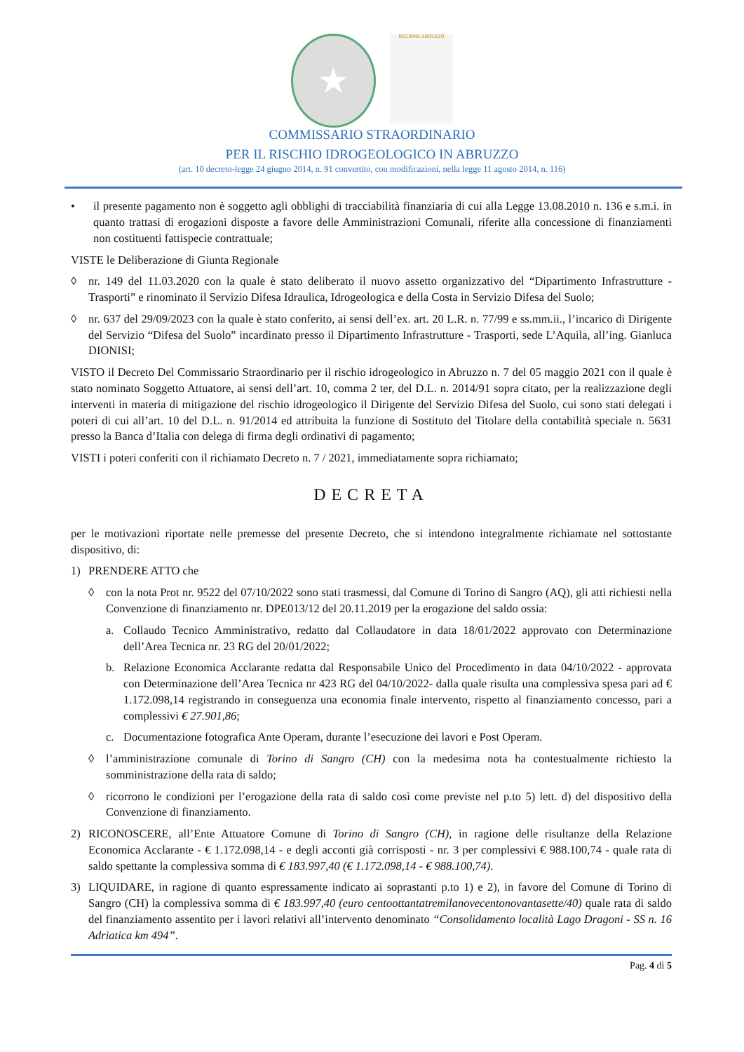★
REGIONE ABRUZZO
COMMISSARIO STRAORDINARIO
PER IL RISCHIO IDROGEOLOGICO IN ABRUZZO
(art. 10 decreto-legge 24 giugno 2014, n. 91 convertito, con modificazioni, nella legge 11 agosto 2014, n. 116)
• il presente pagamento non è soggetto agli obblighi di tracciabilità finanziaria di cui alla Legge 13.08.2010 n. 136 e s.m.i. in quanto trattasi di erogazioni disposte a favore delle Amministrazioni Comunali, riferite alla concessione di finanziamenti non costituenti fattispecie contrattuale;
VISTE le Deliberazione di Giunta Regionale
◊ nr. 149 del 11.03.2020 con la quale è stato deliberato il nuovo assetto organizzativo del “Dipartimento Infrastrutture - Trasporti” e rinominato il Servizio Difesa Idraulica, Idrogeologica e della Costa in Servizio Difesa del Suolo;
◊ nr. 637 del 29/09/2023 con la quale è stato conferito, ai sensi dell’ex. art. 20 L.R. n. 77/99 e ss.mm.ii., l’incarico di Dirigente del Servizio “Difesa del Suolo” incardinato presso il Dipartimento Infrastrutture - Trasporti, sede L’Aquila, all’ing. Gianluca DIONISI;
VISTO il Decreto Del Commissario Straordinario per il rischio idrogeologico in Abruzzo n. 7 del 05 maggio 2021 con il quale è stato nominato Soggetto Attuatore, ai sensi dell’art. 10, comma 2 ter, del D.L. n. 2014/91 sopra citato, per la realizzazione degli interventi in materia di mitigazione del rischio idrogeologico il Dirigente del Servizio Difesa del Suolo, cui sono stati delegati i poteri di cui all’art. 10 del D.L. n. 91/2014 ed attribuita la funzione di Sostituto del Titolare della contabilità speciale n. 5631 presso la Banca d’Italia con delega di firma degli ordinativi di pagamento;
VISTI i poteri conferiti con il richiamato Decreto n. 7 / 2021, immediatamente sopra richiamato;
DECRETA
per le motivazioni riportate nelle premesse del presente Decreto, che si intendono integralmente richiamate nel sottostante dispositivo, di:
1) PRENDERE ATTO che
◊ con la nota Prot nr. 9522 del 07/10/2022 sono stati trasmessi, dal Comune di Torino di Sangro (AQ), gli atti richiesti nella Convenzione di finanziamento nr. DPE013/12 del 20.11.2019 per la erogazione del saldo ossia:
a. Collaudo Tecnico Amministrativo, redatto dal Collaudatore in data 18/01/2022 approvato con Determinazione dell’Area Tecnica nr. 23 RG del 20/01/2022;
b. Relazione Economica Acclarante redatta dal Responsabile Unico del Procedimento in data 04/10/2022 - approvata con Determinazione dell’Area Tecnica nr 423 RG del 04/10/2022- dalla quale risulta una complessiva spesa pari ad € 1.172.098,14 registrando in conseguenza una economia finale intervento, rispetto al finanziamento concesso, pari a complessivi € 27.901,86;
c. Documentazione fotografica Ante Operam, durante l’esecuzione dei lavori e Post Operam.
◊ l’amministrazione comunale di Torino di Sangro (CH) con la medesima nota ha contestualmente richiesto la somministrazione della rata di saldo;
◊ ricorrono le condizioni per l’erogazione della rata di saldo così come previste nel p.to 5) lett. d) del dispositivo della Convenzione di finanziamento.
2) RICONOSCERE, all’Ente Attuatore Comune di Torino di Sangro (CH), in ragione delle risultanze della Relazione Economica Acclarante - € 1.172.098,14 - e degli acconti già corrisposti - nr. 3 per complessivi € 988.100,74 - quale rata di saldo spettante la complessiva somma di € 183.997,40 (€ 1.172.098,14 - € 988.100,74).
3) LIQUIDARE, in ragione di quanto espressamente indicato ai soprastanti p.to 1) e 2), in favore del Comune di Torino di Sangro (CH) la complessiva somma di € 183.997,40 (euro centoottantatremilanovecentonovantasette/40) quale rata di saldo del finanziamento assentito per i lavori relativi all’intervento denominato “Consolidamento località Lago Dragoni - SS n. 16 Adriatica km 494”.
Pag. 4 di 5